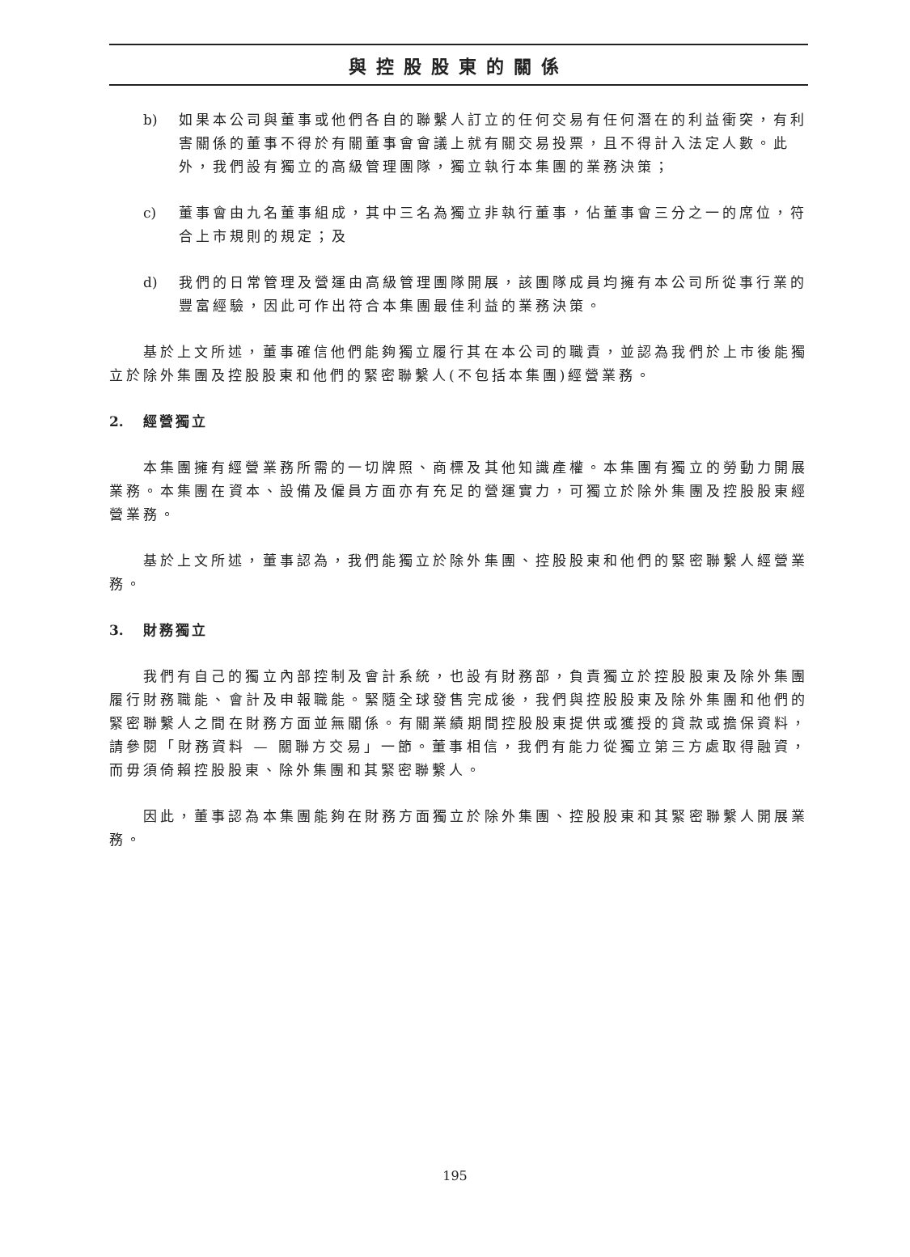與控股股東的關係
b) 如果本公司與董事或他們各自的聯繫人訂立的任何交易有任何潛在的利益衝突，有利害關係的董事不得於有關董事會會議上就有關交易投票，且不得計入法定人數。此外，我們設有獨立的高級管理團隊，獨立執行本集團的業務決策；
c) 董事會由九名董事組成，其中三名為獨立非執行董事，佔董事會三分之一的席位，符合上市規則的規定；及
d) 我們的日常管理及營運由高級管理團隊開展，該團隊成員均擁有本公司所從事行業的豐富經驗，因此可作出符合本集團最佳利益的業務決策。
基於上文所述，董事確信他們能夠獨立履行其在本公司的職責，並認為我們於上市後能獨立於除外集團及控股股東和他們的緊密聯繫人(不包括本集團)經營業務。
2. 經營獨立
本集團擁有經營業務所需的一切牌照、商標及其他知識產權。本集團有獨立的勞動力開展業務。本集團在資本、設備及僱員方面亦有充足的營運實力，可獨立於除外集團及控股股東經營業務。
基於上文所述，董事認為，我們能獨立於除外集團、控股股東和他們的緊密聯繫人經營業務。
3. 財務獨立
我們有自己的獨立內部控制及會計系統，也設有財務部，負責獨立於控股股東及除外集團履行財務職能、會計及申報職能。緊隨全球發售完成後，我們與控股股東及除外集團和他們的緊密聯繫人之間在財務方面並無關係。有關業績期間控股股東提供或獲授的貸款或擔保資料，請參閱「財務資料 — 關聯方交易」一節。董事相信，我們有能力從獨立第三方處取得融資，而毋須倚賴控股股東、除外集團和其緊密聯繫人。
因此，董事認為本集團能夠在財務方面獨立於除外集團、控股股東和其緊密聯繫人開展業務。
195